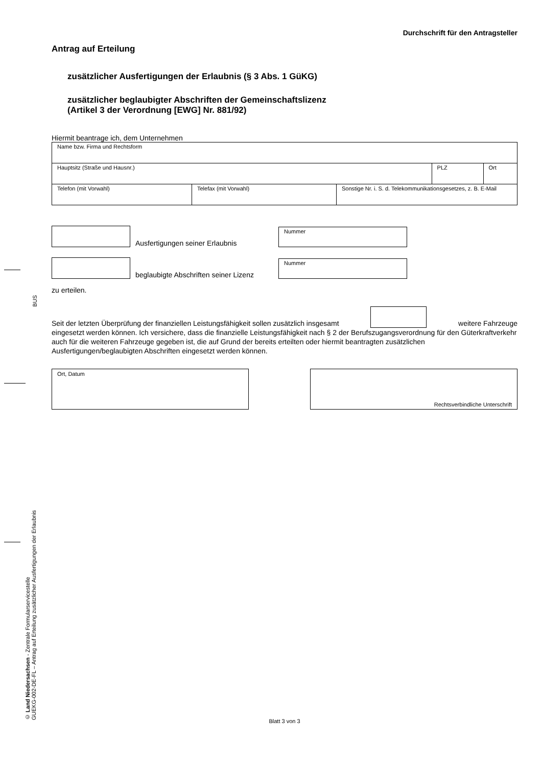BUS
© Land Niedersachsen - Zentrale Formularservicestelle
GUEKG-002-DE-FL – Antrag auf Erteilung zusätzlicher Ausfertigungen der Erlaubnis
Durchschrift für den Antragsteller
Antrag auf Erteilung
zusätzlicher Ausfertigungen der Erlaubnis (§ 3 Abs. 1 GüKG)
zusätzlicher beglaubigter Abschriften der Gemeinschaftslizenz
(Artikel 3 der Verordnung [EWG] Nr. 881/92)
Hiermit beantrage ich, dem Unternehmen
| Name bzw. Firma und Rechtsform | | |
| Hauptsitz (Straße und Hausnr.) | PLZ | Ort |
| Telefon (mit Vorwahl) | Telefax (mit Vorwahl) | Sonstige Nr. i. S. d. Telekommunikationsgesetzes, z. B. E-Mail |
Ausfertigungen seiner Erlaubnis
Nummer
beglaubigte Abschriften seiner Lizenz
Nummer
zu erteilen.
Seit der letzten Überprüfung der finanziellen Leistungsfähigkeit sollen zusätzlich insgesamt weitere Fahrzeuge
eingesetzt werden können. Ich versichere, dass die finanzielle Leistungsfähigkeit nach § 2 der Berufszugangsverordnung für den Güterkraftverkehr auch für die weiteren Fahrzeuge gegeben ist, die auf Grund der bereits erteilten oder hiermit beantragten zusätzlichen Ausfertigungen/beglaubigten Abschriften eingesetzt werden können.
Ort, Datum Rechtsverbindliche Unterschrift
Blatt 3 von 3